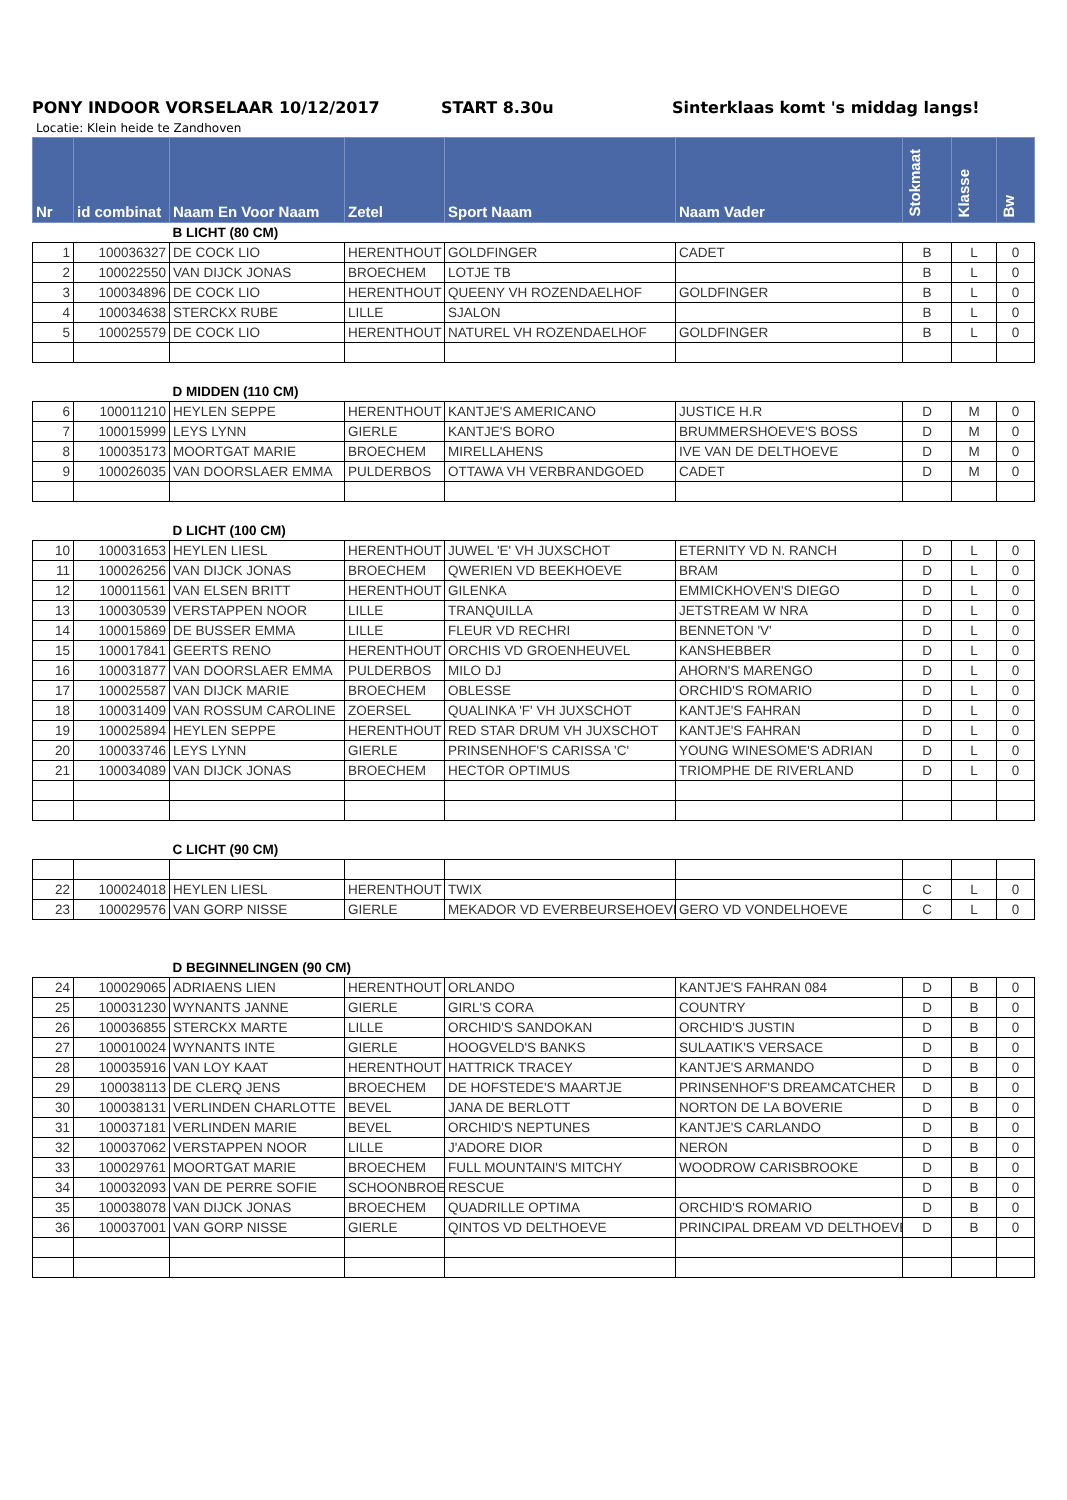PONY INDOOR VORSELAAR 10/12/2017 START 8.30u Sinterklaas komt 's middag langs!
Locatie: Klein heide te Zandhoven
| Nr | id combinat | Naam En Voor Naam | Zetel | Sport Naam | Naam Vader | Stokmaat | Klasse | Bw |
| --- | --- | --- | --- | --- | --- | --- | --- | --- |
| | | B LICHT (80 CM) | | | | | | |
| 1 | 100036327 | DE COCK LIO | HERENTHOUT | GOLDFINGER | CADET | B | L | 0 |
| 2 | 100022550 | VAN DIJCK JONAS | BROECHEM | LOTJE TB | | B | L | 0 |
| 3 | 100034896 | DE COCK LIO | HERENTHOUT | QUEENY VH ROZENDAELHOF | GOLDFINGER | B | L | 0 |
| 4 | 100034638 | STERCKX RUBE | LILLE | SJALON | | B | L | 0 |
| 5 | 100025579 | DE COCK LIO | HERENTHOUT | NATUREL VH ROZENDAELHOF | GOLDFINGER | B | L | 0 |
| | | D MIDDEN (110 CM) | | | | | | |
| 6 | 100011210 | HEYLEN SEPPE | HERENTHOUT | KANTJE'S AMERICANO | JUSTICE H.R | D | M | 0 |
| 7 | 100015999 | LEYS LYNN | GIERLE | KANTJE'S BORO | BRUMMERSHOEVE'S BOSS | D | M | 0 |
| 8 | 100035173 | MOORTGAT MARIE | BROECHEM | MIRELLAHENS | IVE VAN DE DELTHOEVE | D | M | 0 |
| 9 | 100026035 | VAN DOORSLAER EMMA | PULDERBOS | OTTAWA VH VERBRANDGOED | CADET | D | M | 0 |
| | | D LICHT (100 CM) | | | | | | |
| 10 | 100031653 | HEYLEN LIESL | HERENTHOUT | JUWEL 'E' VH JUXSCHOT | ETERNITY VD N. RANCH | D | L | 0 |
| 11 | 100026256 | VAN DIJCK JONAS | BROECHEM | QWERIEN VD BEEKHOEVE | BRAM | D | L | 0 |
| 12 | 100011561 | VAN ELSEN BRITT | HERENTHOUT | GILENKA | EMMICKHOVEN'S DIEGO | D | L | 0 |
| 13 | 100030539 | VERSTAPPEN NOOR | LILLE | TRANQUILLA | JETSTREAM W NRA | D | L | 0 |
| 14 | 100015869 | DE BUSSER EMMA | LILLE | FLEUR VD RECHRI | BENNETON 'V' | D | L | 0 |
| 15 | 100017841 | GEERTS RENO | HERENTHOUT | ORCHIS VD GROENHEUVEL | KANSHEBBER | D | L | 0 |
| 16 | 100031877 | VAN DOORSLAER EMMA | PULDERBOS | MILO DJ | AHORN'S MARENGO | D | L | 0 |
| 17 | 100025587 | VAN DIJCK MARIE | BROECHEM | OBLESSE | ORCHID'S ROMARIO | D | L | 0 |
| 18 | 100031409 | VAN ROSSUM CAROLINE | ZOERSEL | QUALINKA 'F' VH JUXSCHOT | KANTJE'S FAHRAN | D | L | 0 |
| 19 | 100025894 | HEYLEN SEPPE | HERENTHOUT | RED STAR DRUM VH JUXSCHOT | KANTJE'S FAHRAN | D | L | 0 |
| 20 | 100033746 | LEYS LYNN | GIERLE | PRINSENHOF'S CARISSA 'C' | YOUNG WINESOME'S ADRIAN | D | L | 0 |
| 21 | 100034089 | VAN DIJCK JONAS | BROECHEM | HECTOR OPTIMUS | TRIOMPHE DE RIVERLAND | D | L | 0 |
| | | C LICHT (90 CM) | | | | | | |
| 22 | 100024018 | HEYLEN LIESL | HERENTHOUT | TWIX | | C | L | 0 |
| 23 | 100029576 | VAN GORP NISSE | GIERLE | MEKADOR VD EVERBEURSEHOEVE | GERO VD VONDELHOEVE | C | L | 0 |
| | | D BEGINNELINGEN (90 CM) | | | | | | |
| 24 | 100029065 | ADRIAENS LIEN | HERENTHOUT | ORLANDO | KANTJE'S FAHRAN 084 | D | B | 0 |
| 25 | 100031230 | WYNANTS JANNE | GIERLE | GIRL'S CORA | COUNTRY | D | B | 0 |
| 26 | 100036855 | STERCKX MARTE | LILLE | ORCHID'S SANDOKAN | ORCHID'S JUSTIN | D | B | 0 |
| 27 | 100010024 | WYNANTS INTE | GIERLE | HOOGVELD'S BANKS | SULAATIK'S VERSACE | D | B | 0 |
| 28 | 100035916 | VAN LOY KAAT | HERENTHOUT | HATTRICK TRACEY | KANTJE'S ARMANDO | D | B | 0 |
| 29 | 100038113 | DE CLERQ JENS | BROECHEM | DE HOFSTEDE'S MAARTJE | PRINSENHOF'S DREAMCATCHER | D | B | 0 |
| 30 | 100038131 | VERLINDEN CHARLOTTE | BEVEL | JANA DE BERLOTT | NORTON DE LA BOVERIE | D | B | 0 |
| 31 | 100037181 | VERLINDEN MARIE | BEVEL | ORCHID'S NEPTUNES | KANTJE'S CARLANDO | D | B | 0 |
| 32 | 100037062 | VERSTAPPEN NOOR | LILLE | J'ADORE DIOR | NERON | D | B | 0 |
| 33 | 100029761 | MOORTGAT MARIE | BROECHEM | FULL MOUNTAIN'S MITCHY | WOODROW CARISBROOKE | D | B | 0 |
| 34 | 100032093 | VAN DE PERRE SOFIE | SCHOONBROEK | RESCUE | | D | B | 0 |
| 35 | 100038078 | VAN DIJCK JONAS | BROECHEM | QUADRILLE OPTIMA | ORCHID'S ROMARIO | D | B | 0 |
| 36 | 100037001 | VAN GORP NISSE | GIERLE | QINTOS VD DELTHOEVE | PRINCIPAL DREAM VD DELTHOEVE | D | B | 0 |